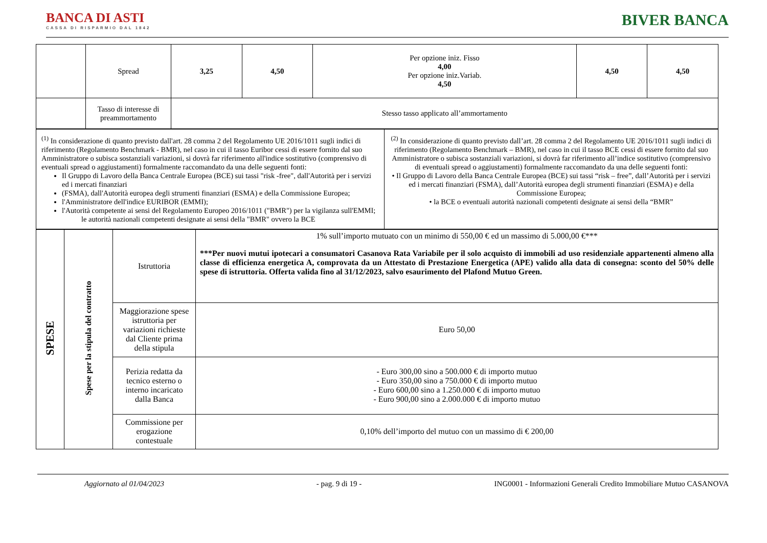BANCA DI ASTI
CASSA DI RISPARMIO DAL 1842
BIVER BANCA
| | Spread | 3,25 | 4,50 | Per opzione iniz. Fisso 4,00 Per opzione iniz.Variab. 4,50 | 4,50 | 4,50 |
| | Tasso di interesse di preammortamento | Stesso tasso applicato all’ammortamento | | | | |
| <sup>(1)</sup> In considerazione di quanto previsto dall'art. 28 comma 2 del Regolamento UE 2016/1011 sugli indici di riferimento (Regolamento Benchmark - BMR), nel caso in cui il tasso Euribor cessi di essere fornito dal suo Amministratore o subisca sostanziali variazioni, si dovrà far riferimento all'indice sostitutivo (comprensivo di eventuali spread o aggiustamenti) formalmente raccomandato da una delle seguenti fonti: Il Gruppo di Lavoro della Banca Centrale Europea (BCE) sui tassi "risk -free", dall'Autorità per i servizi ed i mercati finanziari (FSMA), dall'Autorità europea degli strumenti finanziari (ESMA) e della Commissione Europea; l'Amministratore dell'indice EURIBOR (EMMI); l'Autorità competente ai sensi del Regolamento Europeo 2016/1011 ("BMR") per la vigilanza sull'EMMI; le autorità nazionali competenti designate ai sensi della "BMR" ovvero la BCE | <sup>(2)</sup> In considerazione di quanto previsto dall’art. 28 comma 2 del Regolamento UE 2016/1011 sugli indici di riferimento (Regolamento Benchmark – BMR), nel caso in cui il tasso BCE cessi di essere fornito dal suo Amministratore o subisca sostanziali variazioni, si dovrà far riferimento all’indice sostitutivo (comprensivo di eventuali spread o aggiustamenti) formalmente raccomandato da una delle seguenti fonti: • Il Gruppo di Lavoro della Banca Centrale Europea (BCE) sui tassi “risk – free”, dall’Autorità per i servizi ed i mercati finanziari (FSMA), dall’Autorità europea degli strumenti finanziari (ESMA) e della Commissione Europea; • la BCE o eventuali autorità nazionali competenti designate ai sensi della “BMR” |
| SPESE | Spese per la stipula del contratto | Istruttoria | 1% sull’importo mutuato con un minimo di 550,00 € ed un massimo di 5.000,00 €*** ***Per nuovi mutui ipotecari a consumatori Casanova Rata Variabile per il solo acquisto di immobili ad uso residenziale appartenenti almeno alla classe di efficienza energetica A, comprovata da un Attestato di Prestazione Energetica (APE) valido alla data di consegna: sconto del 50% delle spese di istruttoria. Offerta valida fino al 31/12/2023, salvo esaurimento del Plafond Mutuo Green. |
| | | Maggiorazione spese istruttoria per variazioni richieste dal Cliente prima della stipula | Euro 50,00 |
| | | Perizia redatta da tecnico esterno o interno incaricato dalla Banca | - Euro 300,00 sino a 500.000 € di importo mutuo - Euro 350,00 sino a 750.000 € di importo mutuo - Euro 600,00 sino a 1.250.000 € di importo mutuo - Euro 900,00 sino a 2.000.000 € di importo mutuo |
| | | Commissione per erogazione contestuale | 0,10% dell’importo del mutuo con un massimo di € 200,00 |
Aggiornato al 01/04/2023 - pag. 9 di 19 - ING0001 - Informazioni Generali Credito Immobiliare Mutuo CASANOVA